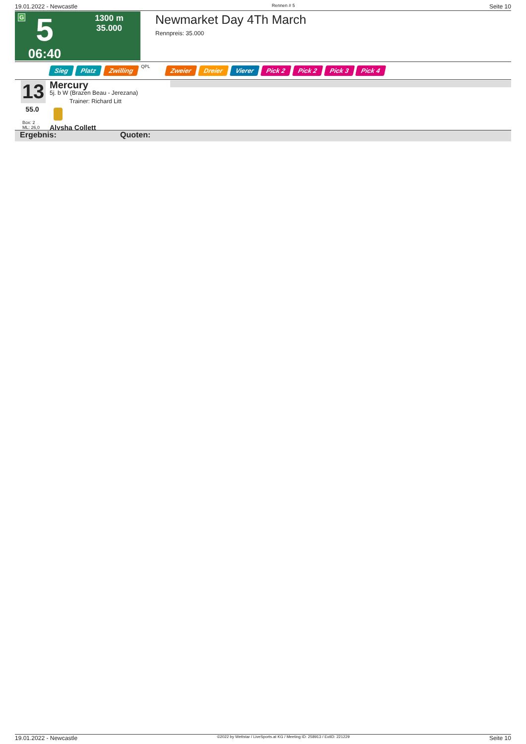19.01.2022 - Newcastle Rennen # 5 Seite 10
G
5
06:40
1300 m
35.000
Newmarket Day 4Th March
Rennpreis: 35.000
Sieg Platz Zwilling QPL Zweier Dreier Vierer Pick 2 Pick 2 Pick 3 Pick 4
13
55.0
Box: 2
ML: 26,0
Mercury
5j. b W (Brazen Beau - Jerezana)
Trainer: Richard Litt
Alysha Collett
Ergebnis: Quoten:
19.01.2022 - Newcastle ©2022 by Wettstar / LiveSports.at KG / Meeting ID: 258913 / ExtID: 221229 Seite 10